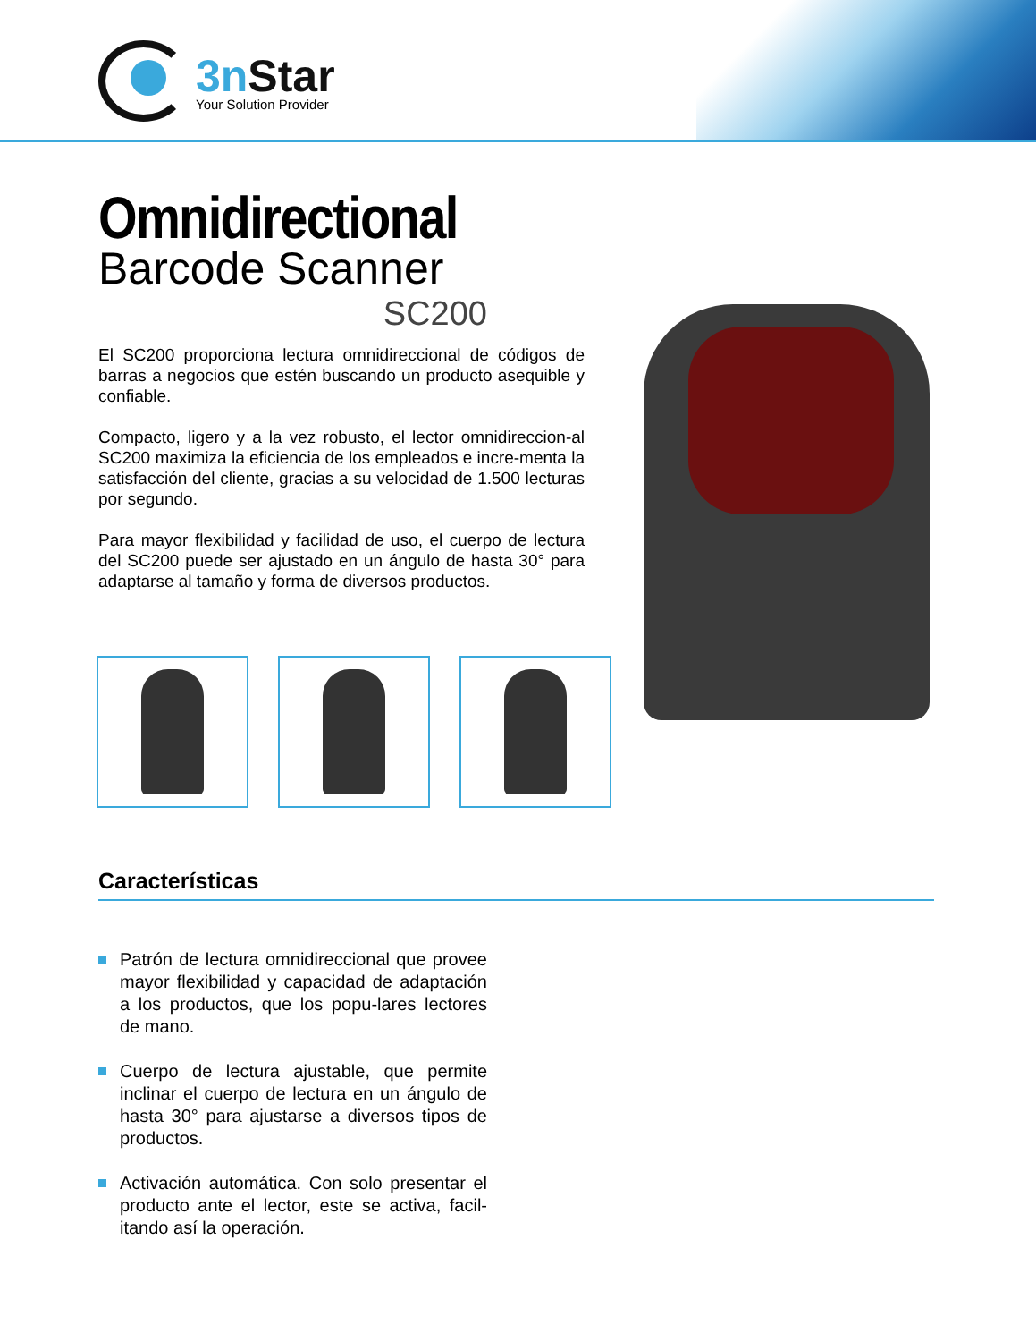3n Star
Your Solution Provider
Omnidirectional
Barcode Scanner
SC200
El SC200 proporciona lectura omnidireccional de códigos de barras a negocios que estén buscando un producto asequible y confiable.
Compacto, ligero y a la vez robusto, el lector omnidireccion-al SC200 maximiza la eficiencia de los empleados e incre-menta la satisfacción del cliente, gracias a su velocidad de 1.500 lecturas por segundo.
Para mayor flexibilidad y facilidad de uso, el cuerpo de lectura del SC200 puede ser ajustado en un ángulo de hasta 30° para adaptarse al tamaño y forma de diversos productos.
Características
Patrón de lectura omnidireccional que provee mayor flexibilidad y capacidad de adaptación a los productos, que los popu-lares lectores de mano.
Cuerpo de lectura ajustable, que permite inclinar el cuerpo de lectura en un ángulo de hasta 30° para ajustarse a diversos tipos de productos.
Activación automática. Con solo presentar el producto ante el lector, este se activa, facil-itando así la operación.